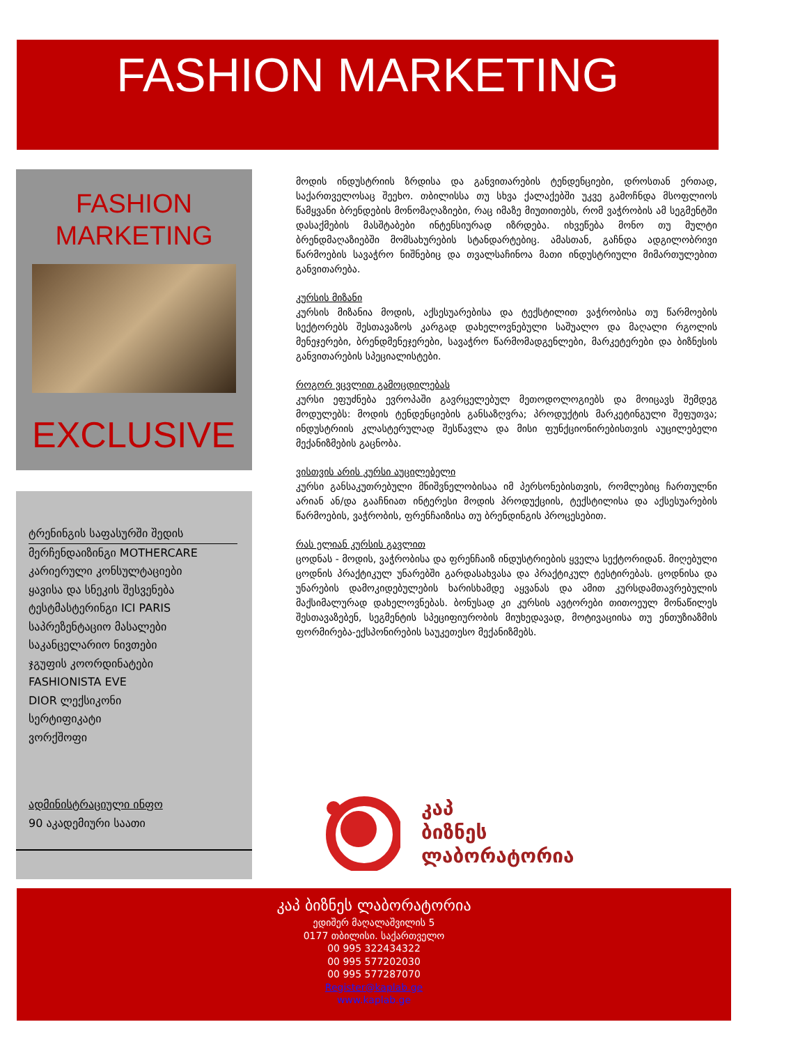FASHION MARKETING
FASHION
MARKETING
EXCLUSIVE
ტრენინგის საფასურში შედის
მერჩენდაიზინგი MOTHERCARE
კარიერული კონსულტაციები
ყავისა და სნეკის შესვენება
ტესტმასტერინგი ICI PARIS
საპრეზენტაციო მასალები
საკანცელარიო ნივთები
ჯგუფის კოორდინატები
FASHIONISTA EVE
DIOR ლექსიკონი
სერტიფიკატი
ვორქშოფი
ადმინისტრაციული ინფო
90 აკადემიური საათი
მოდის ინდუსტრიის ზრდისა და განვითარების ტენდენციები, დროსთან ერთად, საქართველოსაც შეეხო. თბილისსა თუ სხვა ქალაქებში უკვე გამოჩნდა მსოფლიოს წამყვანი ბრენდების მონომაღაზიები, რაც იმაზე მიუთითებს, რომ ვაჭრობის ამ სეგმენტში დასაქმების მასშტაბები ინტენსიურად იზრდება. იხვეწება მონო თუ მულტი ბრენდმაღაზიებში მომსახურების სტანდარტებიც. ამასთან, გაჩნდა ადგილობრივი წარმოების სავაჭრო ნიშნებიც და თვალსაჩინოა მათი ინდუსტრიული მიმართულებით განვითარება.
კურსის მიზანი
კურსის მიზანია მოდის, აქსესუარებისა და ტექსტილით ვაჭრობისა თუ წარმოების სექტორებს შესთავაზოს კარგად დახელოვნებული საშუალო და მაღალი რგოლის მენეჯერები, ბრენდმენეჯერები, სავაჭრო წარმომადგენლები, მარკეტერები და ბიზნესის განვითარების სპეციალისტები.
როგორ ვცვლით გამოცდილებას
კურსი ეფუძნება ევროპაში გავრცელებულ მეთოდოლოგიებს და მოიცავს შემდეგ მოდულებს: მოდის ტენდენციების განსაზღვრა; პროდუქტის მარკეტინგული შეფუთვა; ინდუსტრიის კლასტერულად შესწავლა და მისი ფუნქციონირებისთვის აუცილებელი მექანიზმების გაცნობა.
ვისთვის არის კურსი აუცილებელი
კურსი განსაკუთრებული მნიშვნელობისაა იმ პერსონებისთვის, რომლებიც ჩართულნი არიან ან/და გააჩნიათ ინტერესი მოდის პროდუქციის, ტექსტილისა და აქსესუარების წარმოების, ვაჭრობის, ფრენჩაიზისა თუ ბრენდინგის პროცესებით.
რას ელიან კურსის გავლით
ცოდნას - მოდის, ვაჭრობისა და ფრენჩაიზ ინდუსტრიების ყველა სექტორიდან. მიღებული ცოდნის პრაქტიკულ უნარებში გარდასახვასა და პრაქტიკულ ტესტირებას. ცოდნისა და უნარების დამოკიდებულების ხარისხამდე აყვანას და ამით კურსდამთავრებულის მაქსიმალურად დახელოვნებას. ბონუსად კი კურსის ავტორები თითოეულ მონაწილეს შესთავაზებენ, სეგმენტის სპეციფიურობის მიუხედავად, მოტივაციისა თუ ენთუზიაზმის ფორმირება-ექსპონირების საუკეთესო მექანიზმებს.
კაპ
ბიზნეს
ლაბორატორია
კაპ ბიზნეს ლაბორატორია
ედიშერ მაღალაშვილის 5
0177 თბილისი. საქართველო
00 995 322434322
00 995 577202030
00 995 577287070
Register@kaplab.ge
www.kaplab.ge